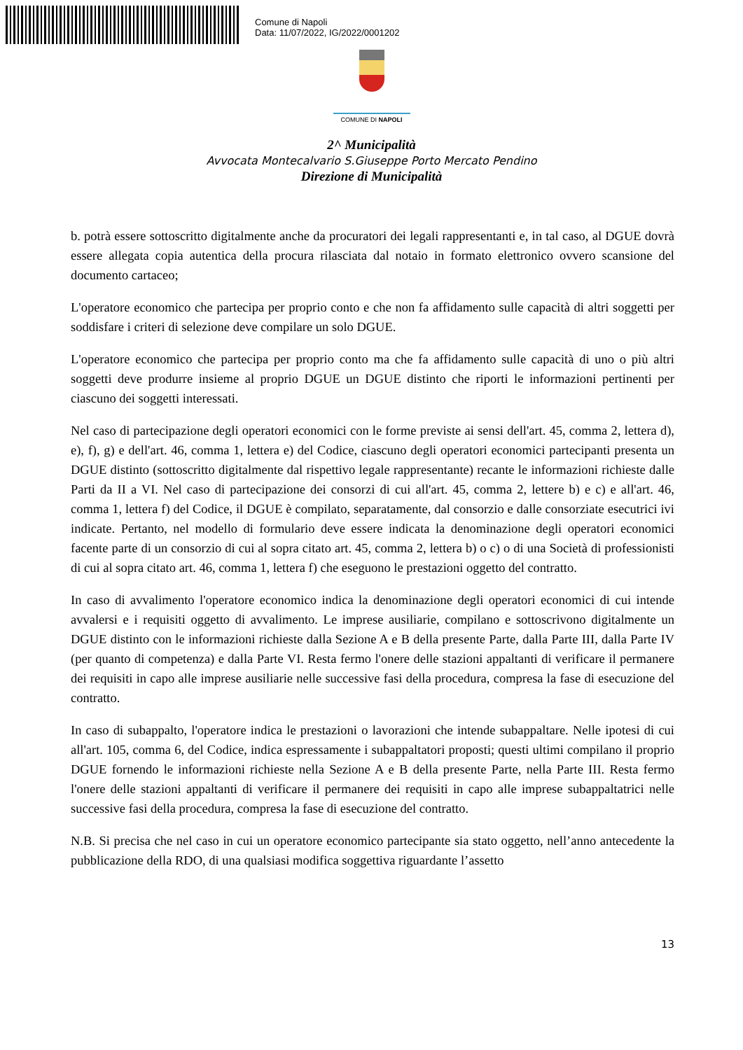Comune di Napoli
Data: 11/07/2022, IG/2022/0001202
COMUNE DI NAPOLI
2^ Municipalità
Avvocata Montecalvario S.Giuseppe Porto Mercato Pendino
Direzione di Municipalità
b. potrà essere sottoscritto digitalmente anche da procuratori dei legali rappresentanti e, in tal caso, al DGUE dovrà essere allegata copia autentica della procura rilasciata dal notaio in formato elettronico ovvero scansione del documento cartaceo;
L'operatore economico che partecipa per proprio conto e che non fa affidamento sulle capacità di altri soggetti per soddisfare i criteri di selezione deve compilare un solo DGUE.
L'operatore economico che partecipa per proprio conto ma che fa affidamento sulle capacità di uno o più altri soggetti deve produrre insieme al proprio DGUE un DGUE distinto che riporti le informazioni pertinenti per ciascuno dei soggetti interessati.
Nel caso di partecipazione degli operatori economici con le forme previste ai sensi dell'art. 45, comma 2, lettera d), e), f), g) e dell'art. 46, comma 1, lettera e) del Codice, ciascuno degli operatori economici partecipanti presenta un DGUE distinto (sottoscritto digitalmente dal rispettivo legale rappresentante) recante le informazioni richieste dalle Parti da II a VI. Nel caso di partecipazione dei consorzi di cui all'art. 45, comma 2, lettere b) e c) e all'art. 46, comma 1, lettera f) del Codice, il DGUE è compilato, separatamente, dal consorzio e dalle consorziate esecutrici ivi indicate. Pertanto, nel modello di formulario deve essere indicata la denominazione degli operatori economici facente parte di un consorzio di cui al sopra citato art. 45, comma 2, lettera b) o c) o di una Società di professionisti di cui al sopra citato art. 46, comma 1, lettera f) che eseguono le prestazioni oggetto del contratto.
In caso di avvalimento l'operatore economico indica la denominazione degli operatori economici di cui intende avvalersi e i requisiti oggetto di avvalimento. Le imprese ausiliarie, compilano e sottoscrivono digitalmente un DGUE distinto con le informazioni richieste dalla Sezione A e B della presente Parte, dalla Parte III, dalla Parte IV (per quanto di competenza) e dalla Parte VI. Resta fermo l'onere delle stazioni appaltanti di verificare il permanere dei requisiti in capo alle imprese ausiliarie nelle successive fasi della procedura, compresa la fase di esecuzione del contratto.
In caso di subappalto, l'operatore indica le prestazioni o lavorazioni che intende subappaltare. Nelle ipotesi di cui all'art. 105, comma 6, del Codice, indica espressamente i subappaltatori proposti; questi ultimi compilano il proprio DGUE fornendo le informazioni richieste nella Sezione A e B della presente Parte, nella Parte III. Resta fermo l'onere delle stazioni appaltanti di verificare il permanere dei requisiti in capo alle imprese subappaltatrici nelle successive fasi della procedura, compresa la fase di esecuzione del contratto.
N.B. Si precisa che nel caso in cui un operatore economico partecipante sia stato oggetto, nell’anno antecedente la pubblicazione della RDO, di una qualsiasi modifica soggettiva riguardante l’assetto
13